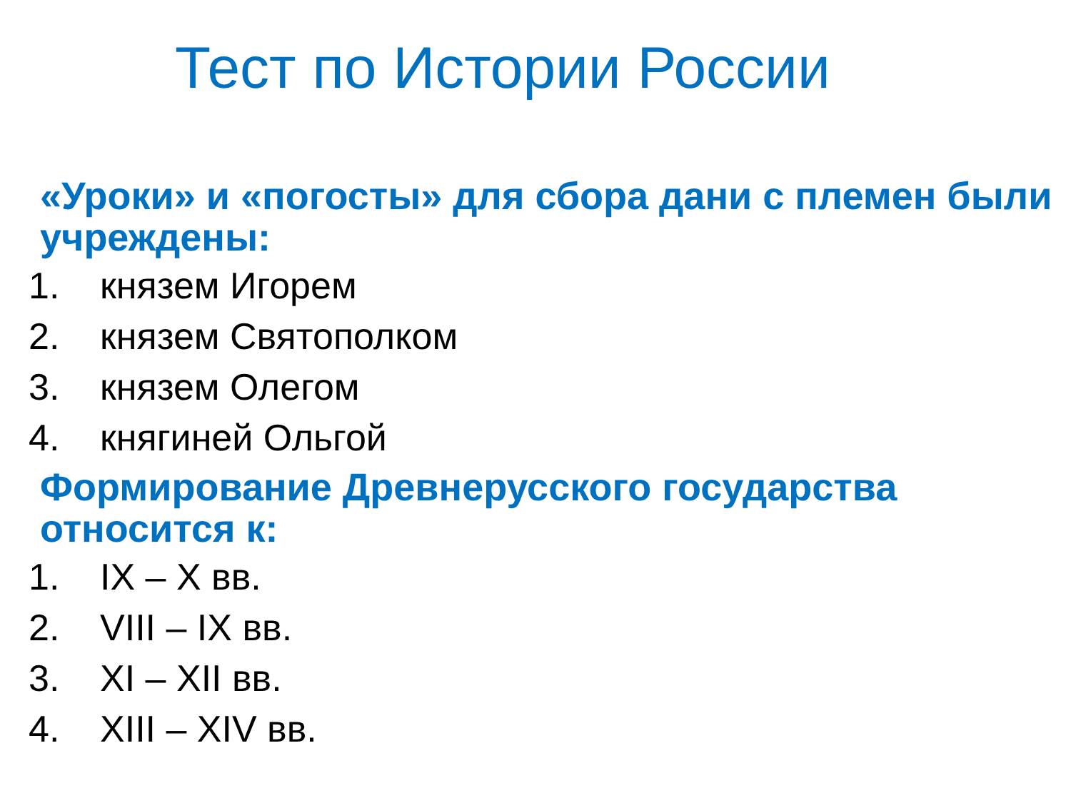Тест по Истории России
«Уроки» и «погосты» для сбора дани с племен были учреждены:
1. князем Игорем
2. князем Святополком
3. князем Олегом
4. княгиней Ольгой
Формирование Древнерусского государства относится к:
1. IX – X вв.
2. VIII – IX вв.
3. XI – XII вв.
4. XIII – XIV вв.